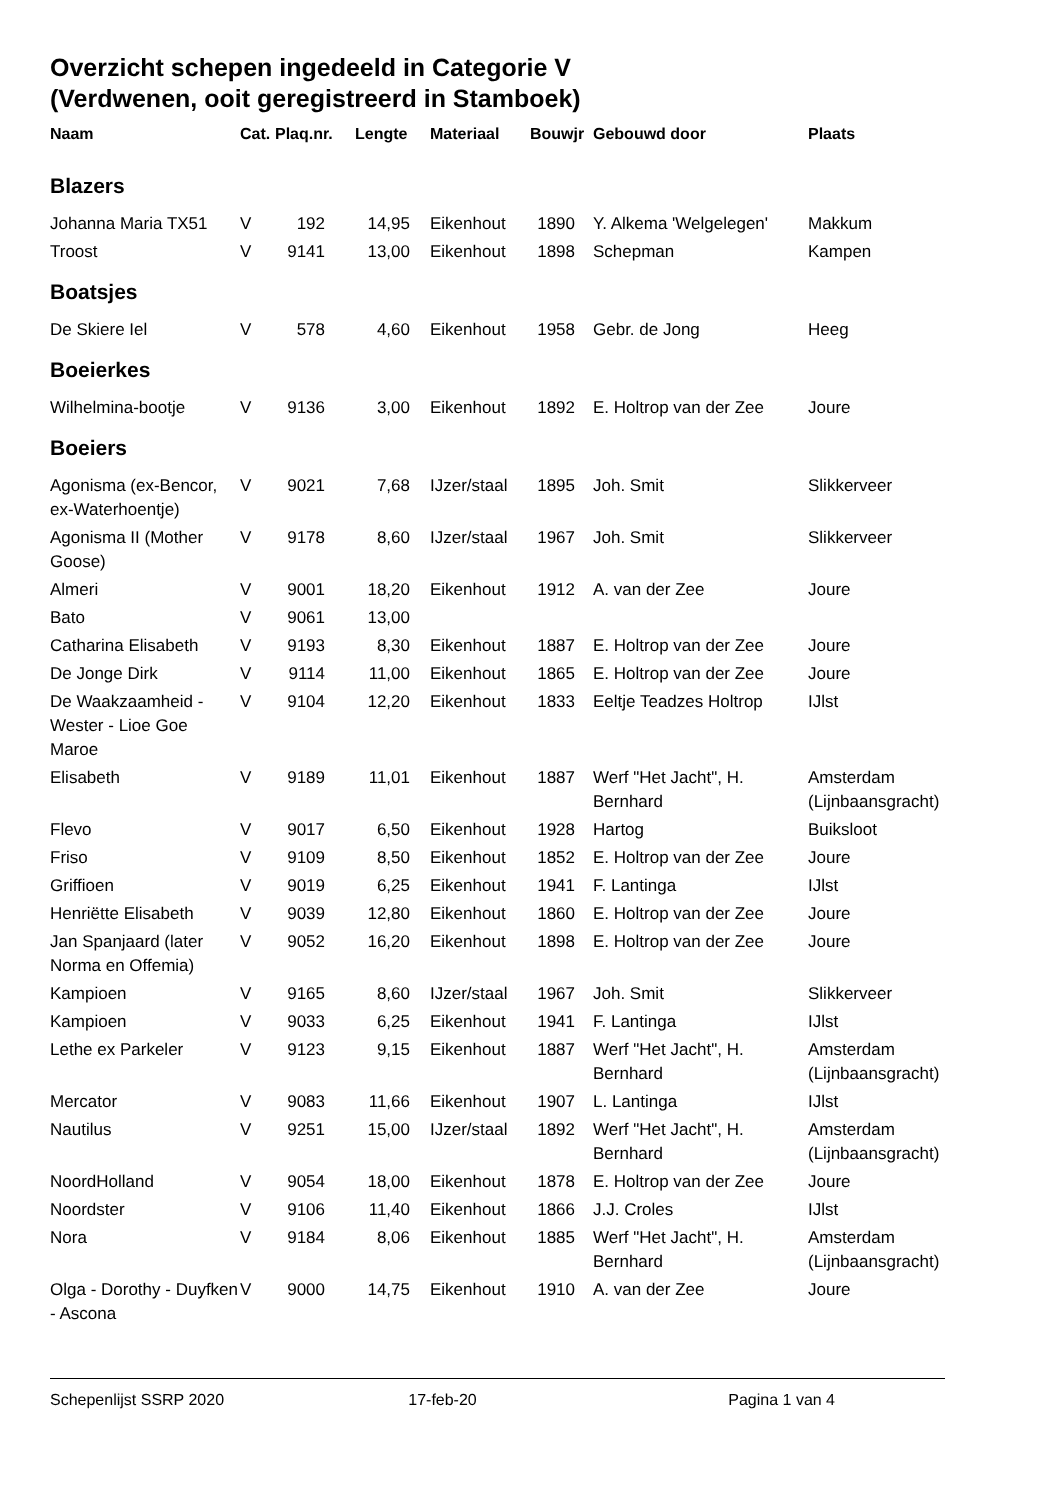Overzicht schepen ingedeeld in Categorie V
(Verdwenen, ooit geregistreerd in Stamboek)
| Naam | Cat. | Plaq.nr. | Lengte | Materiaal | Bouwjr | Gebouwd door | Plaats |
| --- | --- | --- | --- | --- | --- | --- | --- |
| Blazers | | | | | | | |
| Johanna Maria TX51 | V | 192 | 14,95 | Eikenhout | 1890 | Y. Alkema 'Welgelegen' | Makkum |
| Troost | V | 9141 | 13,00 | Eikenhout | 1898 | Schepman | Kampen |
| Boatsjes | | | | | | | |
| De Skiere Iel | V | 578 | 4,60 | Eikenhout | 1958 | Gebr. de Jong | Heeg |
| Boeierkes | | | | | | | |
| Wilhelmina-bootje | V | 9136 | 3,00 | Eikenhout | 1892 | E. Holtrop van der Zee | Joure |
| Boeiers | | | | | | | |
| Agonisma (ex-Bencor, ex-Waterhoentje) | V | 9021 | 7,68 | IJzer/staal | 1895 | Joh. Smit | Slikkerveer |
| Agonisma II (Mother Goose) | V | 9178 | 8,60 | IJzer/staal | 1967 | Joh. Smit | Slikkerveer |
| Almeri | V | 9001 | 18,20 | Eikenhout | 1912 | A. van der Zee | Joure |
| Bato | V | 9061 | 13,00 | | | | |
| Catharina Elisabeth | V | 9193 | 8,30 | Eikenhout | 1887 | E. Holtrop van der Zee | Joure |
| De Jonge Dirk | V | 9114 | 11,00 | Eikenhout | 1865 | E. Holtrop van der Zee | Joure |
| De Waakzaamheid - Wester - Lioe Goe Maroe | V | 9104 | 12,20 | Eikenhout | 1833 | Eeltje Teadzes Holtrop | IJlst |
| Elisabeth | V | 9189 | 11,01 | Eikenhout | 1887 | Werf "Het Jacht", H. Bernhard | Amsterdam (Lijnbaansgracht) |
| Flevo | V | 9017 | 6,50 | Eikenhout | 1928 | Hartog | Buiksloot |
| Friso | V | 9109 | 8,50 | Eikenhout | 1852 | E. Holtrop van der Zee | Joure |
| Griffioen | V | 9019 | 6,25 | Eikenhout | 1941 | F. Lantinga | IJlst |
| Henriëtte Elisabeth | V | 9039 | 12,80 | Eikenhout | 1860 | E. Holtrop van der Zee | Joure |
| Jan Spanjaard (later Norma en Offemia) | V | 9052 | 16,20 | Eikenhout | 1898 | E. Holtrop van der Zee | Joure |
| Kampioen | V | 9165 | 8,60 | IJzer/staal | 1967 | Joh. Smit | Slikkerveer |
| Kampioen | V | 9033 | 6,25 | Eikenhout | 1941 | F. Lantinga | IJlst |
| Lethe ex Parkeler | V | 9123 | 9,15 | Eikenhout | 1887 | Werf "Het Jacht", H. Bernhard | Amsterdam (Lijnbaansgracht) |
| Mercator | V | 9083 | 11,66 | Eikenhout | 1907 | L. Lantinga | IJlst |
| Nautilus | V | 9251 | 15,00 | IJzer/staal | 1892 | Werf "Het Jacht", H. Bernhard | Amsterdam (Lijnbaansgracht) |
| NoordHolland | V | 9054 | 18,00 | Eikenhout | 1878 | E. Holtrop van der Zee | Joure |
| Noordster | V | 9106 | 11,40 | Eikenhout | 1866 | J.J. Croles | IJlst |
| Nora | V | 9184 | 8,06 | Eikenhout | 1885 | Werf "Het Jacht", H. Bernhard | Amsterdam (Lijnbaansgracht) |
| Olga - Dorothy - Duyfken - Ascona | V | 9000 | 14,75 | Eikenhout | 1910 | A. van der Zee | Joure |
Schepenlijst SSRP 2020 17-feb-20 Pagina 1 van 4